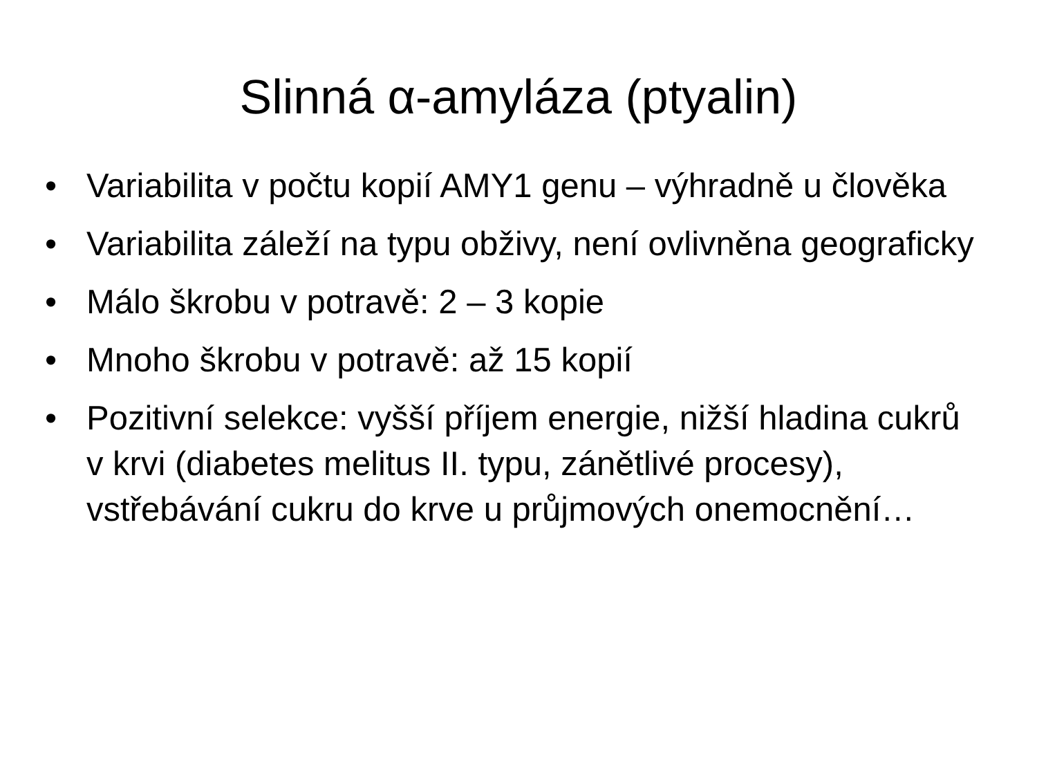Slinná α-amyláza (ptyalin)
• Variabilita v počtu kopií AMY1 genu – výhradně u člověka
• Variabilita záleží na typu obživy, není ovlivněna geograficky
• Málo škrobu v potravě: 2 – 3 kopie
• Mnoho škrobu v potravě: až 15 kopií
• Pozitivní selekce: vyšší příjem energie, nižší hladina cukrů v krvi (diabetes melitus II. typu, zánětlivé procesy), vstřebávání cukru do krve u průjmových onemocnění…